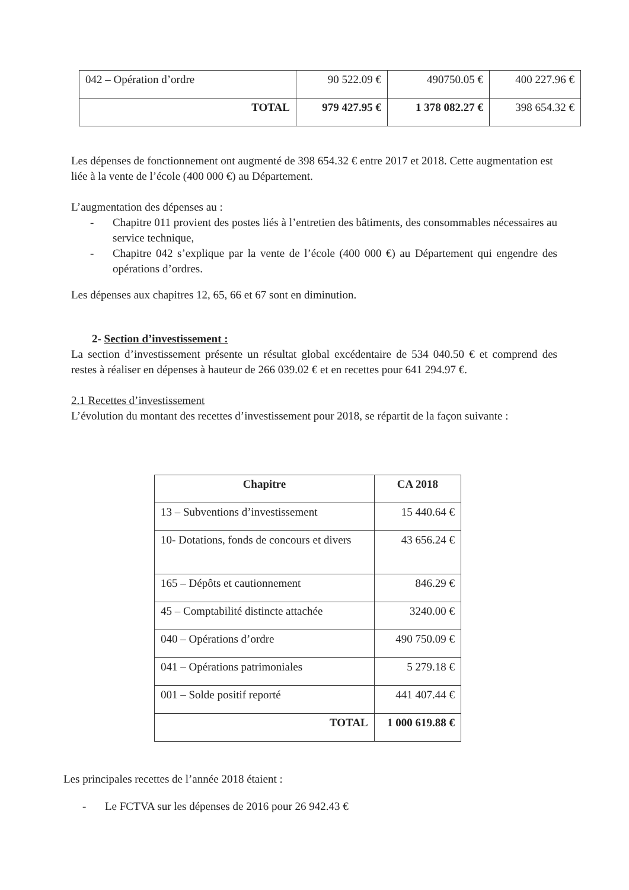| 042 – Opération d’ordre | 90 522.09 € | 490750.05 € | 400 227.96 € |
| TOTAL | 979 427.95 € | 1 378 082.27 € | 398 654.32 € |
Les dépenses de fonctionnement ont augmenté de 398 654.32 € entre 2017 et 2018. Cette augmentation est liée à la vente de l’école (400 000 €) au Département.
L’augmentation des dépenses au :
- Chapitre 011 provient des postes liés à l’entretien des bâtiments, des consommables nécessaires au service technique,
- Chapitre 042 s’explique par la vente de l’école (400 000 €) au Département qui engendre des opérations d’ordres.
Les dépenses aux chapitres 12, 65, 66 et 67 sont en diminution.
2- Section d’investissement :
La section d’investissement présente un résultat global excédentaire de 534 040.50 € et comprend des restes à réaliser en dépenses à hauteur de 266 039.02 € et en recettes pour 641 294.97 €.
2.1 Recettes d’investissement
L’évolution du montant des recettes d’investissement pour 2018, se répartit de la façon suivante :
| Chapitre | CA 2018 |
| --- | --- |
| 13 – Subventions d’investissement | 15 440.64 € |
| 10- Dotations, fonds de concours et divers | 43 656.24 € |
| 165 – Dépôts et cautionnement | 846.29 € |
| 45 – Comptabilité distincte attachée | 3240.00 € |
| 040 – Opérations d’ordre | 490 750.09 € |
| 041 – Opérations patrimoniales | 5 279.18 € |
| 001 – Solde positif reporté | 441 407.44 € |
| TOTAL | 1 000 619.88 € |
Les principales recettes de l’année 2018 étaient :
- Le FCTVA sur les dépenses de 2016 pour 26 942.43 €